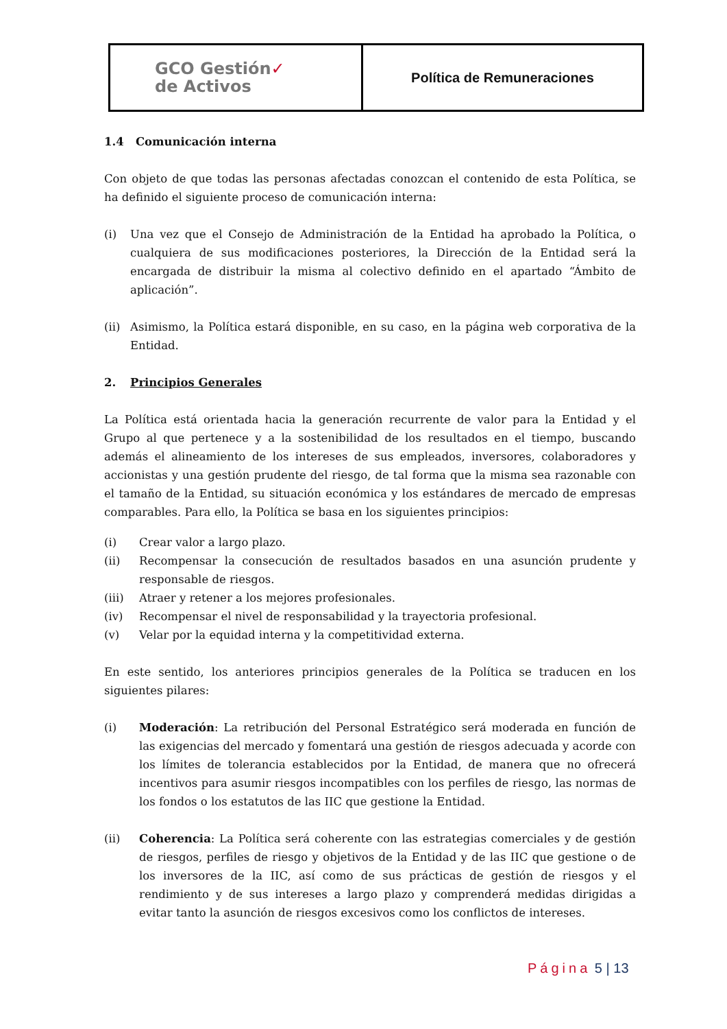| GCO Gestión ✓ de Activos | Política de Remuneraciones |
1.4 Comunicación interna
Con objeto de que todas las personas afectadas conozcan el contenido de esta Política, se ha definido el siguiente proceso de comunicación interna:
(i) Una vez que el Consejo de Administración de la Entidad ha aprobado la Política, o cualquiera de sus modificaciones posteriores, la Dirección de la Entidad será la encargada de distribuir la misma al colectivo definido en el apartado “Ámbito de aplicación”.
(ii) Asimismo, la Política estará disponible, en su caso, en la página web corporativa de la Entidad.
2. Principios Generales
La Política está orientada hacia la generación recurrente de valor para la Entidad y el Grupo al que pertenece y a la sostenibilidad de los resultados en el tiempo, buscando además el alineamiento de los intereses de sus empleados, inversores, colaboradores y accionistas y una gestión prudente del riesgo, de tal forma que la misma sea razonable con el tamaño de la Entidad, su situación económica y los estándares de mercado de empresas comparables. Para ello, la Política se basa en los siguientes principios:
(i) Crear valor a largo plazo.
(ii) Recompensar la consecución de resultados basados en una asunción prudente y responsable de riesgos.
(iii) Atraer y retener a los mejores profesionales.
(iv) Recompensar el nivel de responsabilidad y la trayectoria profesional.
(v) Velar por la equidad interna y la competitividad externa.
En este sentido, los anteriores principios generales de la Política se traducen en los siguientes pilares:
(i) Moderación: La retribución del Personal Estratégico será moderada en función de las exigencias del mercado y fomentará una gestión de riesgos adecuada y acorde con los límites de tolerancia establecidos por la Entidad, de manera que no ofrecerá incentivos para asumir riesgos incompatibles con los perfiles de riesgo, las normas de los fondos o los estatutos de las IIC que gestione la Entidad.
(ii) Coherencia: La Política será coherente con las estrategias comerciales y de gestión de riesgos, perfiles de riesgo y objetivos de la Entidad y de las IIC que gestione o de los inversores de la IIC, así como de sus prácticas de gestión de riesgos y el rendimiento y de sus intereses a largo plazo y comprenderá medidas dirigidas a evitar tanto la asunción de riesgos excesivos como los conflictos de intereses.
Página 5 | 13